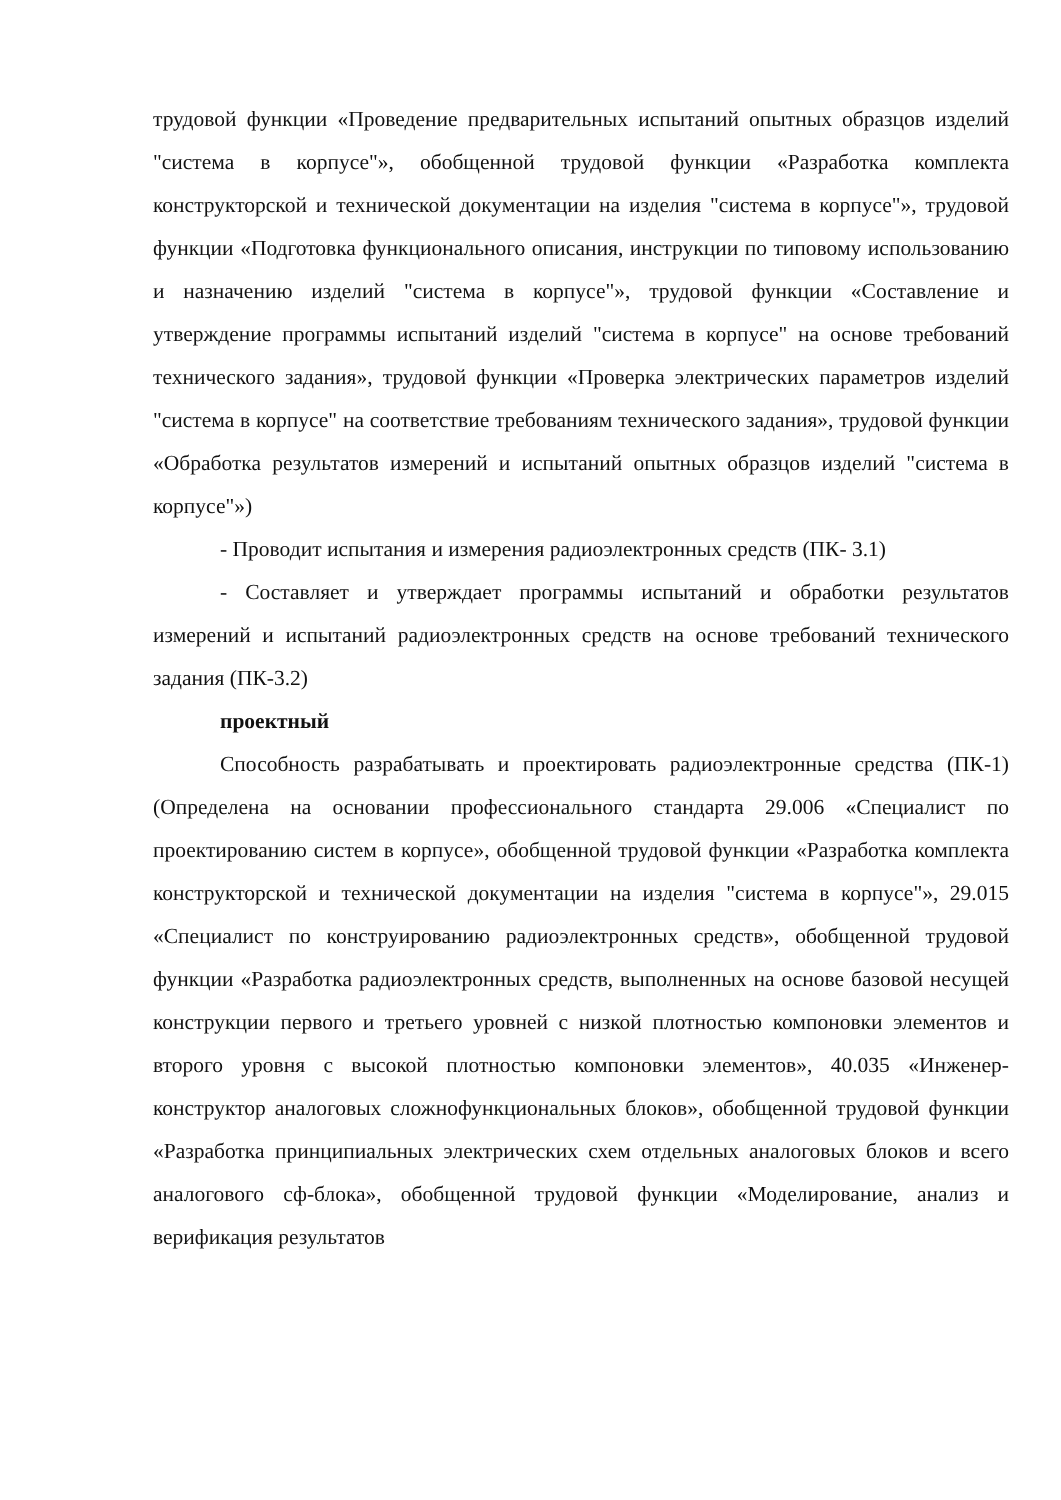трудовой функции «Проведение предварительных испытаний опытных образцов изделий "система в корпусе"», обобщенной трудовой функции «Разработка комплекта конструкторской и технической документации на изделия "система в корпусе"», трудовой функции «Подготовка функционального описания, инструкции по типовому использованию и назначению изделий "система в корпусе"», трудовой функции «Составление и утверждение программы испытаний изделий "система в корпусе" на основе требований технического задания», трудовой функции «Проверка электрических параметров изделий "система в корпусе" на соответствие требованиям технического задания», трудовой функции «Обработка результатов измерений и испытаний опытных образцов изделий "система в корпусе"»)
- Проводит испытания и измерения радиоэлектронных средств (ПК- 3.1)
- Составляет и утверждает программы испытаний и обработки результатов измерений и испытаний радиоэлектронных средств на основе требований технического задания (ПК-3.2)
проектный
Способность разрабатывать и проектировать радиоэлектронные средства (ПК-1) (Определена на основании профессионального стандарта 29.006 «Специалист по проектированию систем в корпусе», обобщенной трудовой функции «Разработка комплекта конструкторской и технической документации на изделия "система в корпусе"», 29.015 «Специалист по конструированию радиоэлектронных средств», обобщенной трудовой функции «Разработка радиоэлектронных средств, выполненных на основе базовой несущей конструкции первого и третьего уровней с низкой плотностью компоновки элементов и второго уровня с высокой плотностью компоновки элементов», 40.035 «Инженер-конструктор аналоговых сложнофункциональных блоков», обобщенной трудовой функции «Разработка принципиальных электрических схем отдельных аналоговых блоков и всего аналогового сф-блока», обобщенной трудовой функции «Моделирование, анализ и верификация результатов